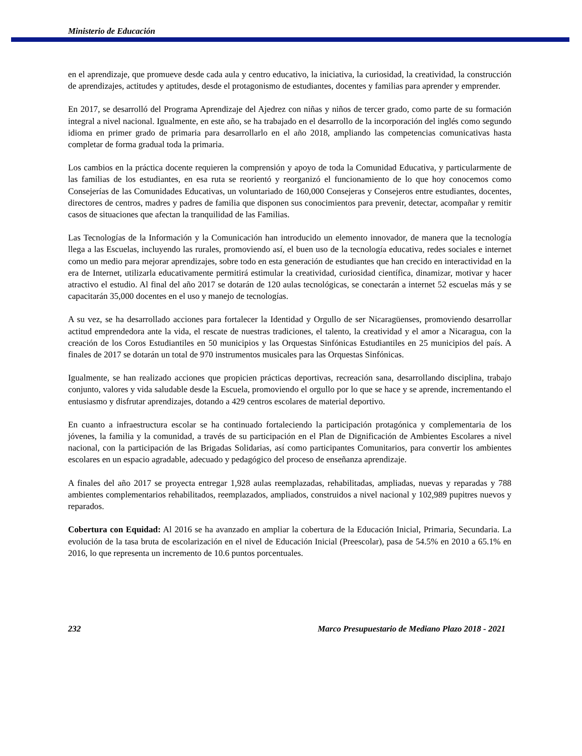Ministerio de Educación
en el aprendizaje, que promueve desde cada aula y centro educativo, la iniciativa, la curiosidad, la creatividad, la construcción de aprendizajes, actitudes y aptitudes, desde el protagonismo de estudiantes, docentes y familias para aprender y emprender.
En 2017, se desarrolló del Programa Aprendizaje del Ajedrez con niñas y niños de tercer grado, como parte de su formación integral a nivel nacional. Igualmente, en este año, se ha trabajado en el desarrollo de la incorporación del inglés como segundo idioma en primer grado de primaria para desarrollarlo en el año 2018, ampliando las competencias comunicativas hasta completar de forma gradual toda la primaria.
Los cambios en la práctica docente requieren la comprensión y apoyo de toda la Comunidad Educativa, y particularmente de las familias de los estudiantes, en esa ruta se reorientó y reorganizó el funcionamiento de lo que hoy conocemos como Consejerías de las Comunidades Educativas, un voluntariado de 160,000 Consejeras y Consejeros entre estudiantes, docentes, directores de centros, madres y padres de familia que disponen sus conocimientos para prevenir, detectar, acompañar y remitir casos de situaciones que afectan la tranquilidad de las Familias.
Las Tecnologías de la Información y la Comunicación han introducido un elemento innovador, de manera que la tecnología llega a las Escuelas, incluyendo las rurales, promoviendo así, el buen uso de la tecnología educativa, redes sociales e internet como un medio para mejorar aprendizajes, sobre todo en esta generación de estudiantes que han crecido en interactividad en la era de Internet, utilizarla educativamente permitirá estimular la creatividad, curiosidad científica, dinamizar, motivar y hacer atractivo el estudio. Al final del año 2017 se dotarán de 120 aulas tecnológicas, se conectarán a internet 52 escuelas más y se capacitarán 35,000 docentes en el uso y manejo de tecnologías.
A su vez, se ha desarrollado acciones para fortalecer la Identidad y Orgullo de ser Nicaragüenses, promoviendo desarrollar actitud emprendedora ante la vida, el rescate de nuestras tradiciones, el talento, la creatividad y el amor a Nicaragua, con la creación de los Coros Estudiantiles en 50 municipios y las Orquestas Sinfónicas Estudiantiles en 25 municipios del país. A finales de 2017 se dotarán un total de 970 instrumentos musicales para las Orquestas Sinfónicas.
Igualmente, se han realizado acciones que propicien prácticas deportivas, recreación sana, desarrollando disciplina, trabajo conjunto, valores y vida saludable desde la Escuela, promoviendo el orgullo por lo que se hace y se aprende, incrementando el entusiasmo y disfrutar aprendizajes, dotando a 429 centros escolares de material deportivo.
En cuanto a infraestructura escolar se ha continuado fortaleciendo la participación protagónica y complementaria de los jóvenes, la familia y la comunidad, a través de su participación en el Plan de Dignificación de Ambientes Escolares a nivel nacional, con la participación de las Brigadas Solidarias, así como participantes Comunitarios, para convertir los ambientes escolares en un espacio agradable, adecuado y pedagógico del proceso de enseñanza aprendizaje.
A finales del año 2017 se proyecta entregar 1,928 aulas reemplazadas, rehabilitadas, ampliadas, nuevas y reparadas y 788 ambientes complementarios rehabilitados, reemplazados, ampliados, construidos a nivel nacional y 102,989 pupitres nuevos y reparados.
Cobertura con Equidad: Al 2016 se ha avanzado en ampliar la cobertura de la Educación Inicial, Primaria, Secundaria. La evolución de la tasa bruta de escolarización en el nivel de Educación Inicial (Preescolar), pasa de 54.5% en 2010 a 65.1% en 2016, lo que representa un incremento de 10.6 puntos porcentuales.
232 Marco Presupuestario de Mediano Plazo 2018 - 2021